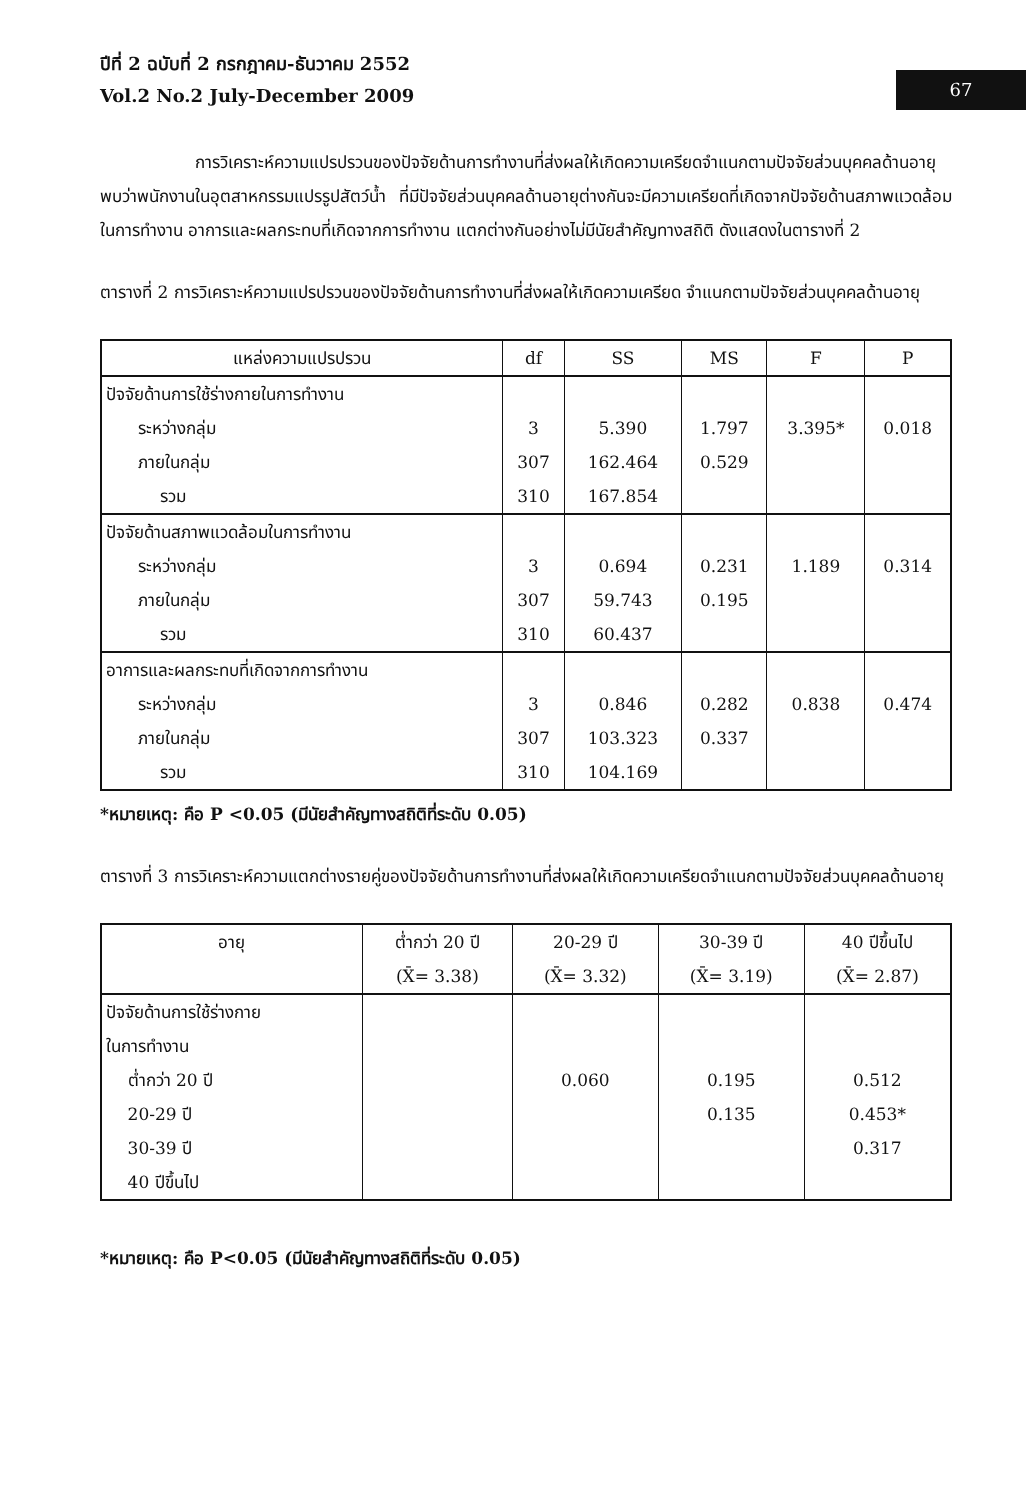ปีที่ 2 ฉบับที่ 2 กรกฎาคม-ธันวาคม 2552
Vol.2 No.2 July-December 2009
67
การวิเคราะห์ความแปรปรวนของปัจจัยด้านการทำงานที่ส่งผลให้เกิดความเครียดจำแนกตามปัจจัยส่วนบุคคลด้านอายุ พบว่าพนักงานในอุตสาหกรรมแปรรูปสัตว์น้ำ ที่มีปัจจัยส่วนบุคคลด้านอายุต่างกันจะมีความเครียดที่เกิดจากปัจจัยด้านสภาพแวดล้อมในการทำงาน อาการและผลกระทบที่เกิดจากการทำงาน แตกต่างกันอย่างไม่มีนัยสำคัญทางสถิติ ดังแสดงในตารางที่ 2
ตารางที่ 2 การวิเคราะห์ความแปรปรวนของปัจจัยด้านการทำงานที่ส่งผลให้เกิดความเครียด จำแนกตามปัจจัยส่วนบุคคลด้านอายุ
| แหล่งความแปรปรวน | df | SS | MS | F | P |
| --- | --- | --- | --- | --- | --- |
| ปัจจัยด้านการใช้ร่างกายในการทำงาน ระหว่างกลุ่ม ภายในกลุ่ม รวม | 3 307 310 | 5.390 162.464 167.854 | 1.797 0.529 | 3.395* | 0.018 |
| ปัจจัยด้านสภาพแวดล้อมในการทำงาน ระหว่างกลุ่ม ภายในกลุ่ม รวม | 3 307 310 | 0.694 59.743 60.437 | 0.231 0.195 | 1.189 | 0.314 |
| อาการและผลกระทบที่เกิดจากการทำงาน ระหว่างกลุ่ม ภายในกลุ่ม รวม | 3 307 310 | 0.846 103.323 104.169 | 0.282 0.337 | 0.838 | 0.474 |
*หมายเหตุ: คือ P <0.05 (มีนัยสำคัญทางสถิติที่ระดับ 0.05)
ตารางที่ 3 การวิเคราะห์ความแตกต่างรายคู่ของปัจจัยด้านการทำงานที่ส่งผลให้เกิดความเครียดจำแนกตามปัจจัยส่วนบุคคลด้านอายุ
| อายุ | ต่ำกว่า 20 ปี (X̄= 3.38) | 20-29 ปี (X̄= 3.32) | 30-39 ปี (X̄= 3.19) | 40 ปีขึ้นไป (X̄= 2.87) |
| --- | --- | --- | --- | --- |
| ปัจจัยด้านการใช้ร่างกาย ในการทำงาน ต่ำกว่า 20 ปี 20-29 ปี 30-39 ปี 40 ปีขึ้นไป | | 0.060 | 0.195 0.135 | 0.512 0.453* 0.317 |
*หมายเหตุ: คือ P<0.05 (มีนัยสำคัญทางสถิติที่ระดับ 0.05)